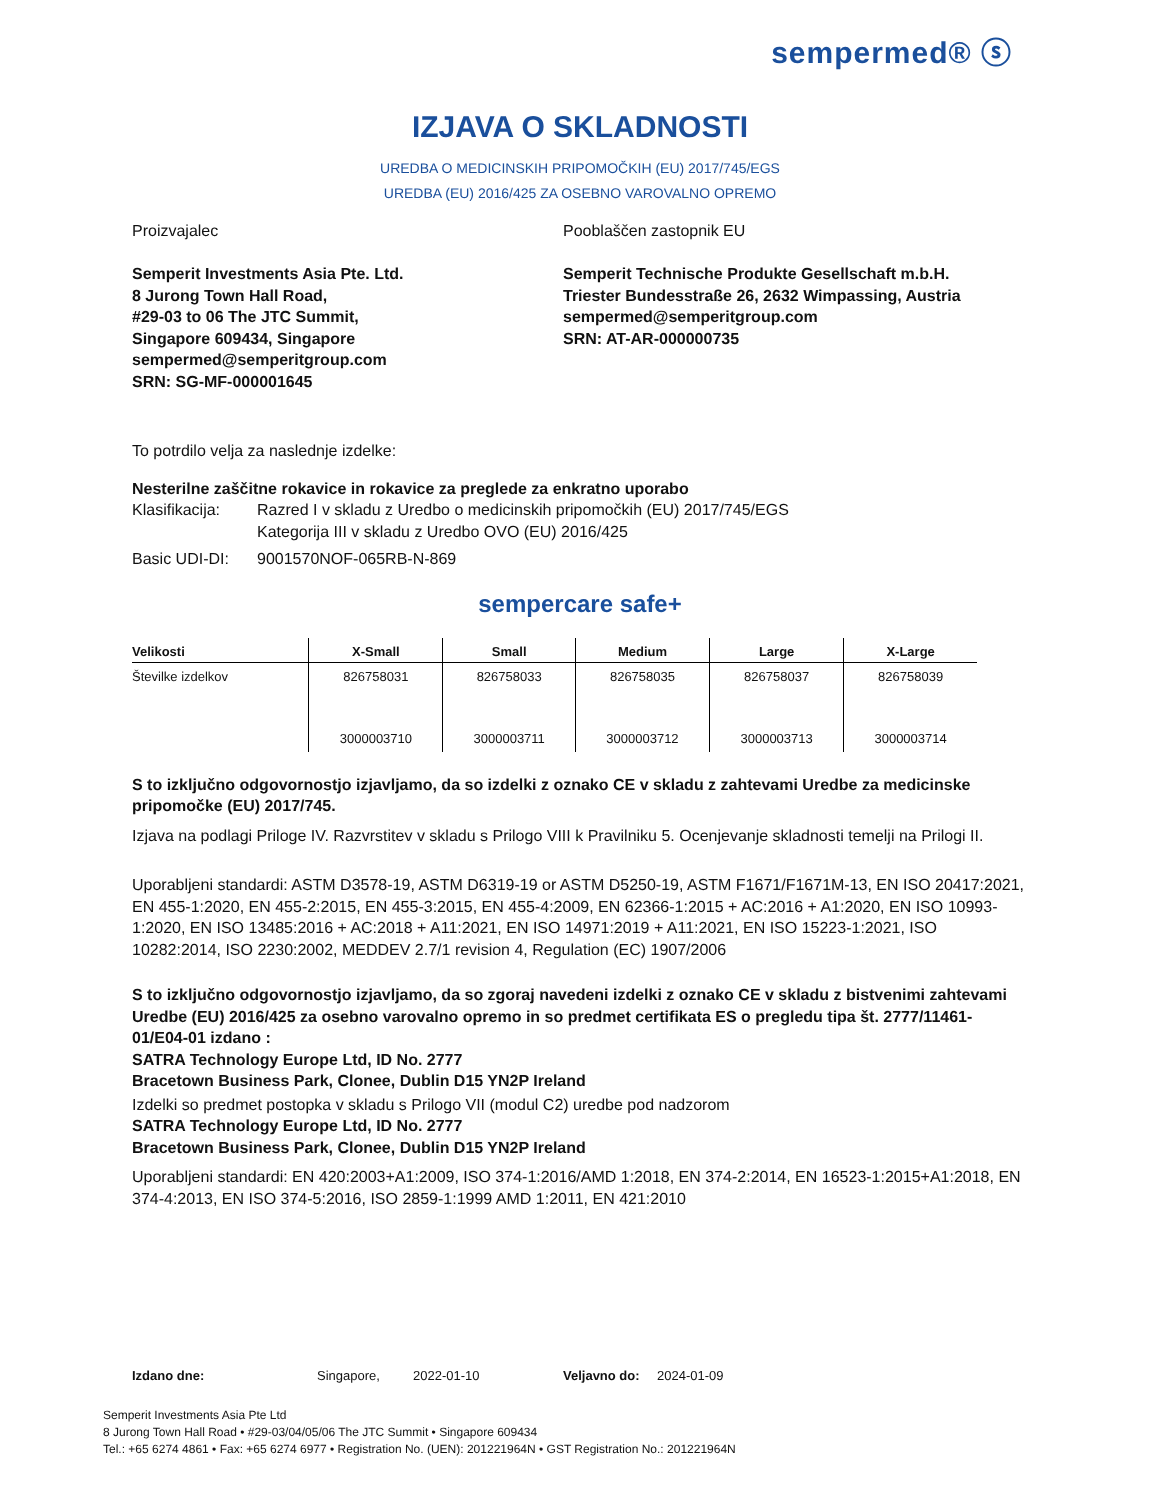sempermed® ⓢ
IZJAVA O SKLADNOSTI
UREDBA O MEDICINSKIH PRIPOMOČKIH (EU) 2017/745/EGS
UREDBA (EU) 2016/425 ZA OSEBNO VAROVALNO OPREMO
Proizvajalec
Semperit Investments Asia Pte. Ltd.
8 Jurong Town Hall Road,
#29-03 to 06 The JTC Summit,
Singapore 609434, Singapore
sempermed@semperitgroup.com
SRN: SG-MF-000001645
Pooblaščen zastopnik EU
Semperit Technische Produkte Gesellschaft m.b.H.
Triester Bundesstraße 26, 2632 Wimpassing, Austria
sempermed@semperitgroup.com
SRN: AT-AR-000000735
To potrdilo velja za naslednje izdelke:
Nesterilne zaščitne rokavice in rokavice za preglede za enkratno uporabo
| Klasifikacija: | Razred I v skladu z Uredbo o medicinskih pripomočkih (EU) 2017/745/EGS Kategorija III v skladu z Uredbo OVO (EU) 2016/425 |
| Basic UDI-DI: | 9001570NOF-065RB-N-869 |
sempercare safe+
| Velikosti | X-Small | Small | Medium | Large | X-Large |
| --- | --- | --- | --- | --- | --- |
| Številke izdelkov | 826758031 | 826758033 | 826758035 | 826758037 | 826758039 |
| | 3000003710 | 3000003711 | 3000003712 | 3000003713 | 3000003714 |
S to izključno odgovornostjo izjavljamo, da so izdelki z oznako CE v skladu z zahtevami Uredbe za medicinske pripomočke (EU) 2017/745.
Izjava na podlagi Priloge IV. Razvrstitev v skladu s Prilogo VIII k Pravilniku 5. Ocenjevanje skladnosti temelji na Prilogi II.
Uporabljeni standardi: ASTM D3578-19, ASTM D6319-19 or ASTM D5250-19, ASTM F1671/F1671M-13, EN ISO 20417:2021, EN 455-1:2020, EN 455-2:2015, EN 455-3:2015, EN 455-4:2009, EN 62366-1:2015 + AC:2016 + A1:2020, EN ISO 10993-1:2020, EN ISO 13485:2016 + AC:2018 + A11:2021, EN ISO 14971:2019 + A11:2021, EN ISO 15223-1:2021, ISO 10282:2014, ISO 2230:2002, MEDDEV 2.7/1 revision 4, Regulation (EC) 1907/2006
S to izključno odgovornostjo izjavljamo, da so zgoraj navedeni izdelki z oznako CE v skladu z bistvenimi zahtevami Uredbe (EU) 2016/425 za osebno varovalno opremo in so predmet certifikata ES o pregledu tipa št. 2777/11461-01/E04-01 izdano :
SATRA Technology Europe Ltd, ID No. 2777
Bracetown Business Park, Clonee, Dublin D15 YN2P Ireland
Izdelki so predmet postopka v skladu s Prilogo VII (modul C2) uredbe pod nadzorom
SATRA Technology Europe Ltd, ID No. 2777
Bracetown Business Park, Clonee, Dublin D15 YN2P Ireland
Uporabljeni standardi: EN 420:2003+A1:2009, ISO 374-1:2016/AMD 1:2018, EN 374-2:2014, EN 16523-1:2015+A1:2018, EN 374-4:2013, EN ISO 374-5:2016, ISO 2859-1:1999 AMD 1:2011, EN 421:2010
Izdano dne: Singapore, 2022-01-10 Veljavno do: 2024-01-09
Semperit Investments Asia Pte Ltd
8 Jurong Town Hall Road • #29-03/04/05/06 The JTC Summit • Singapore 609434
Tel.: +65 6274 4861 • Fax: +65 6274 6977 • Registration No. (UEN): 201221964N • GST Registration No.: 201221964N